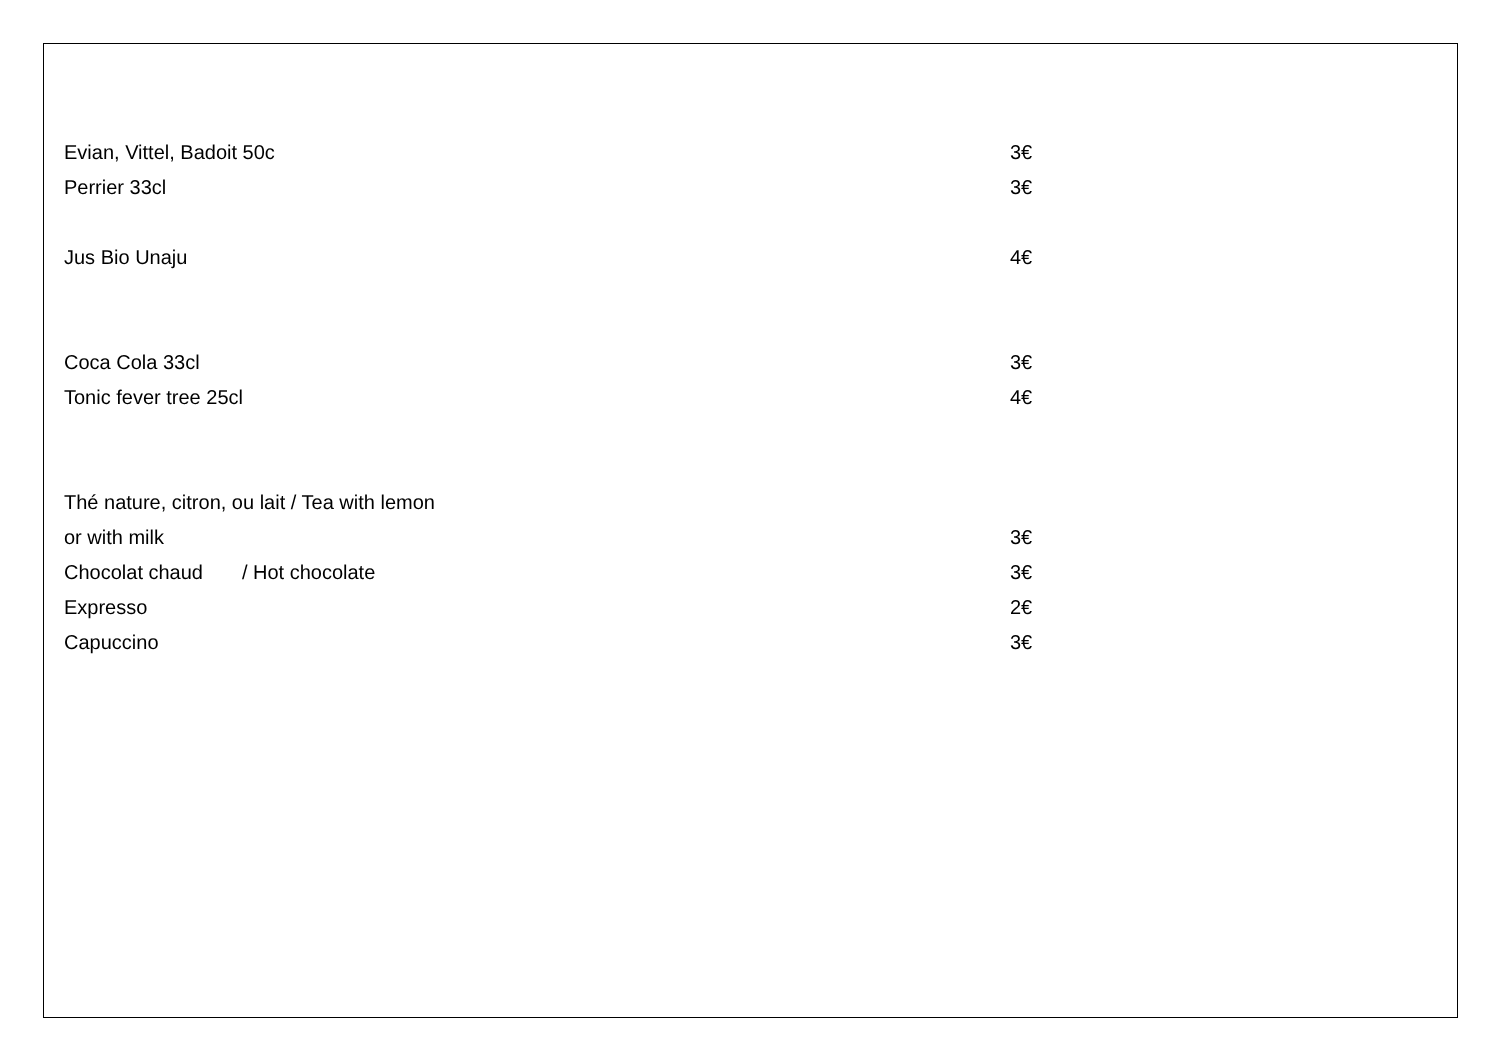Evian, Vittel, Badoit 50c 3€
Perrier 33cl 3€
Jus Bio Unaju 4€
Coca Cola 33cl 3€
Tonic fever tree 25cl 4€
Thé nature, citron, ou lait / Tea with lemon
or with milk 3€
Chocolat chaud / Hot chocolate 3€
Expresso 2€
Capuccino 3€